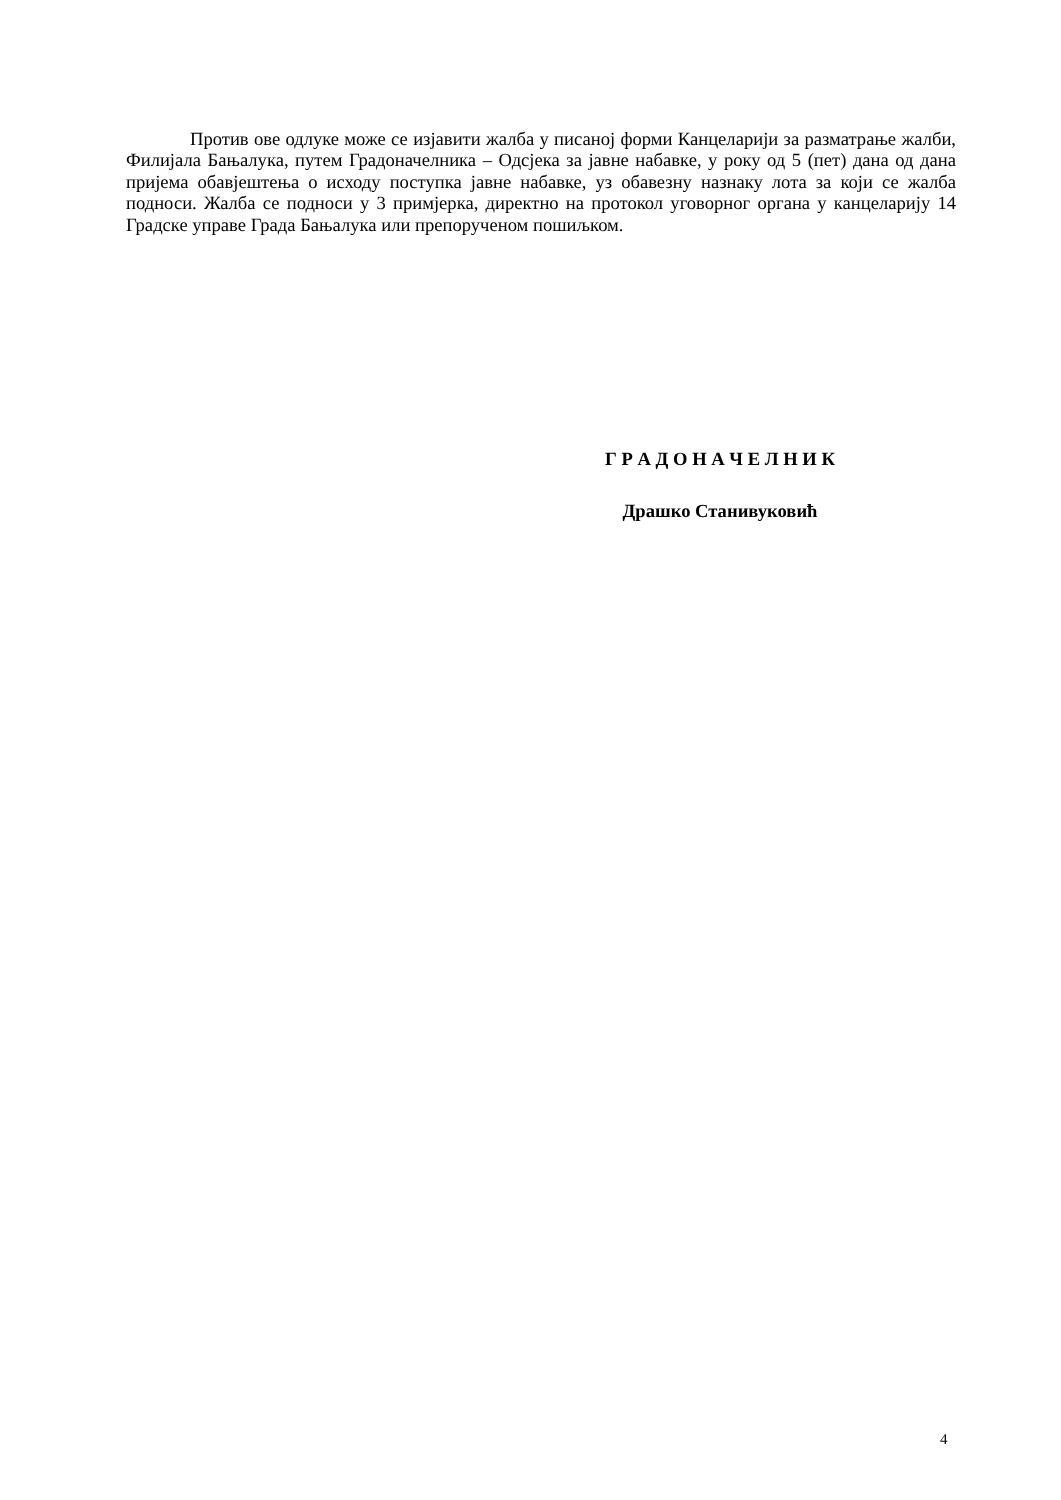Против ове одлуке може се изјавити жалба у писаној форми Канцеларији за разматрање жалби, Филијала Бањалука, путем Градоначелника – Одсјека за јавне набавке, у року од 5 (пет) дана од дана пријема обавјештења о исходу поступка јавне набавке, уз обавезну назнаку лота за који се жалба подноси. Жалба се подноси у 3 примјерка, директно на протокол уговорног органа у канцеларију 14 Градске управе Града Бањалука или препорученом пошиљком.
Г Р А Д О Н А Ч Е Л Н И К
Драшко Станивуковић
4